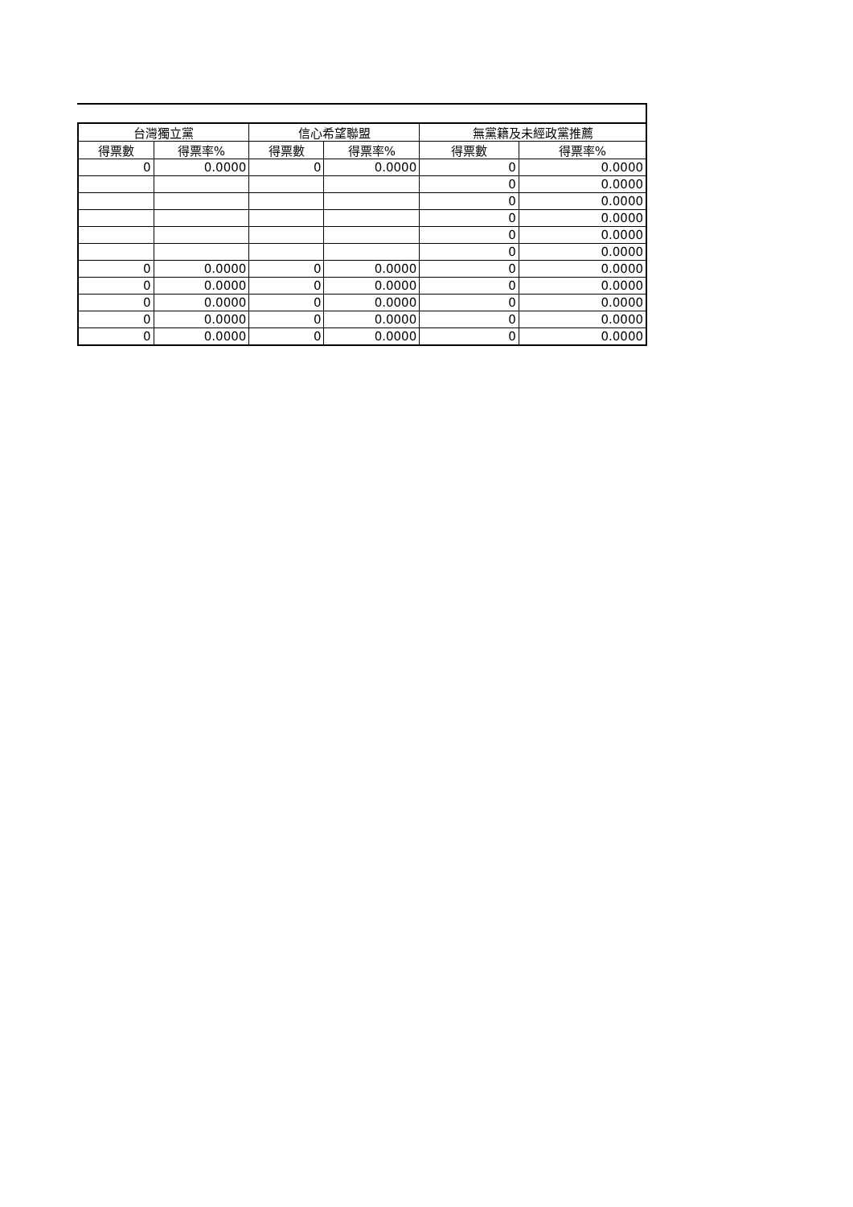| 台灣獨立黨 | | 信心希望聯盟 | | 無黨籍及未經政黨推薦 | |
| --- | --- | --- | --- | --- | --- |
| 得票數 | 得票率% | 得票數 | 得票率% | 得票數 | 得票率% |
| 0 | 0.0000 | 0 | 0.0000 | 0 | 0.0000 |
| | | | | 0 | 0.0000 |
| | | | | 0 | 0.0000 |
| | | | | 0 | 0.0000 |
| | | | | 0 | 0.0000 |
| | | | | 0 | 0.0000 |
| 0 | 0.0000 | 0 | 0.0000 | 0 | 0.0000 |
| 0 | 0.0000 | 0 | 0.0000 | 0 | 0.0000 |
| 0 | 0.0000 | 0 | 0.0000 | 0 | 0.0000 |
| 0 | 0.0000 | 0 | 0.0000 | 0 | 0.0000 |
| 0 | 0.0000 | 0 | 0.0000 | 0 | 0.0000 |